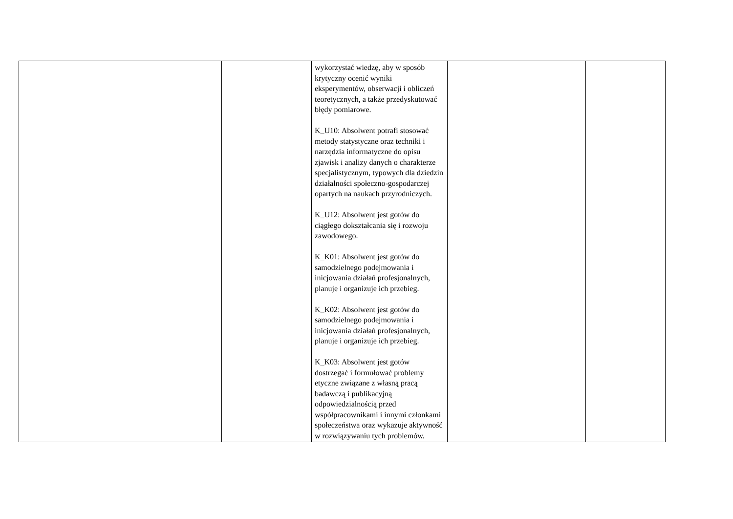| | | wykorzystać wiedzę, aby w sposób krytyczny ocenić wyniki eksperymentów, obserwacji i obliczeń teoretycznych, a także przedyskutować błędy pomiarowe. K_U10: Absolwent potrafi stosować metody statystyczne oraz techniki i narzędzia informatyczne do opisu zjawisk i analizy danych o charakterze specjalistycznym, typowych dla dziedzin działalności społeczno-gospodarczej opartych na naukach przyrodniczych. K_U12: Absolwent jest gotów do ciągłego dokształcania się i rozwoju zawodowego. K_K01: Absolwent jest gotów do samodzielnego podejmowania i inicjowania działań profesjonalnych, planuje i organizuje ich przebieg. K_K02: Absolwent jest gotów do samodzielnego podejmowania i inicjowania działań profesjonalnych, planuje i organizuje ich przebieg. K_K03: Absolwent jest gotów dostrzegać i formułować problemy etyczne związane z własną pracą badawczą i publikacyjną odpowiedzialnością przed współpracownikami i innymi członkami społeczeństwa oraz wykazuje aktywność w rozwiązywaniu tych problemów. | | |